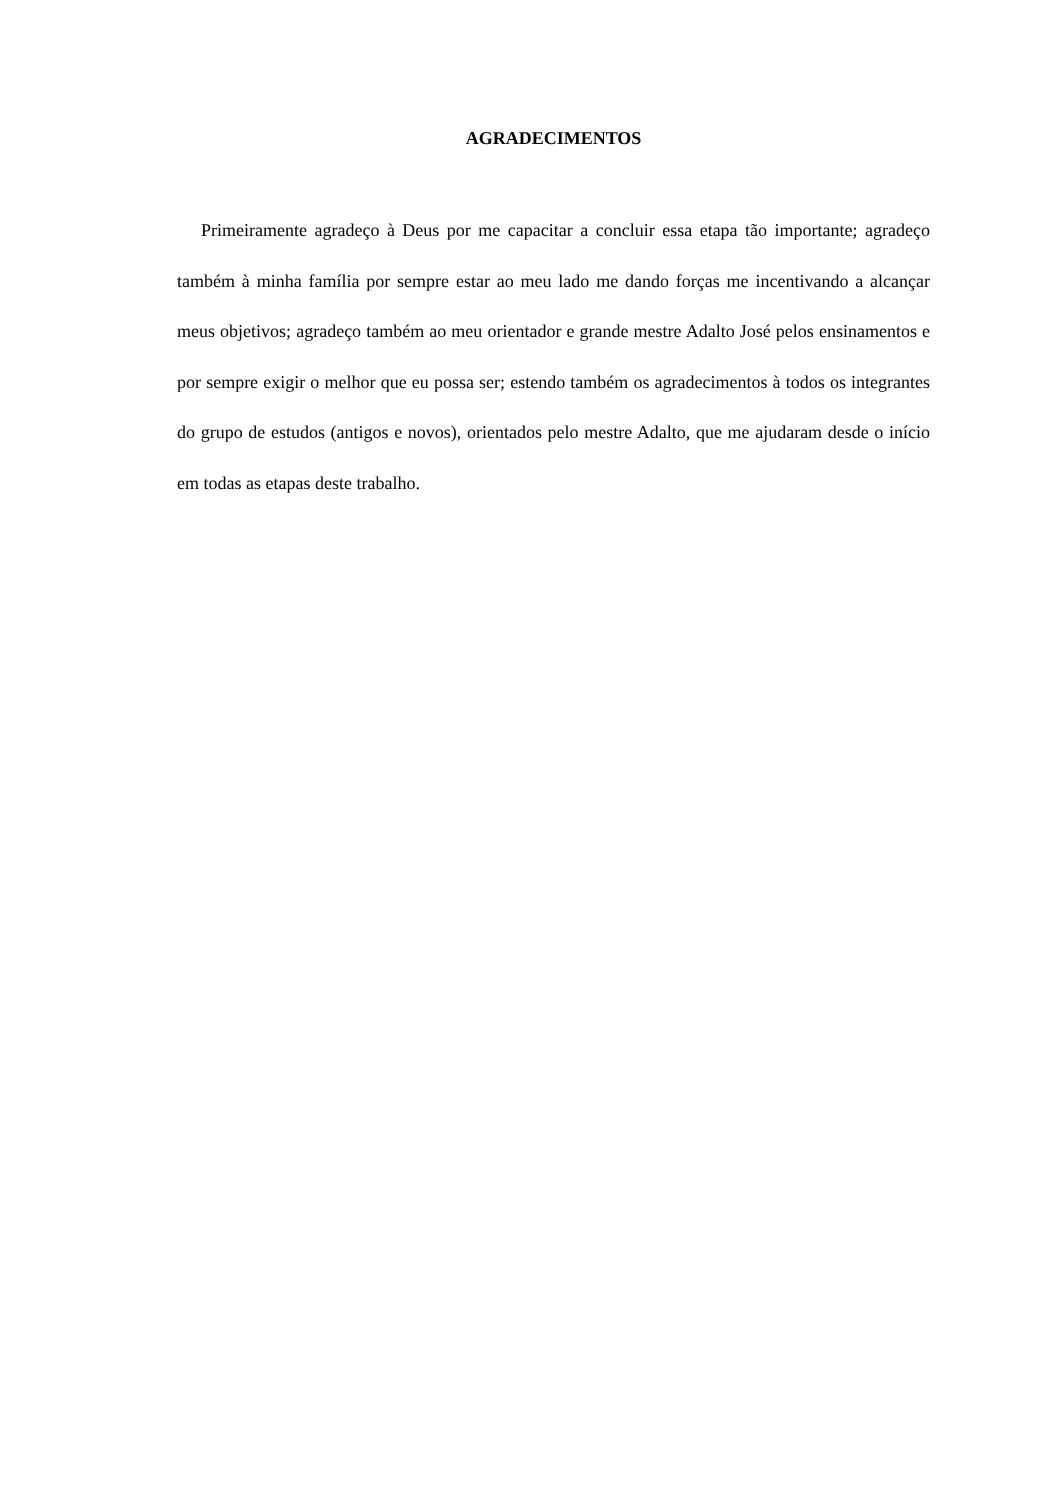AGRADECIMENTOS
Primeiramente agradeço à Deus por me capacitar a concluir essa etapa tão importante; agradeço também à minha família por sempre estar ao meu lado me dando forças me incentivando a alcançar meus objetivos; agradeço também ao meu orientador e grande mestre Adalto José pelos ensinamentos e por sempre exigir o melhor que eu possa ser; estendo também os agradecimentos à todos os integrantes do grupo de estudos (antigos e novos), orientados pelo mestre Adalto, que me ajudaram desde o início em todas as etapas deste trabalho.